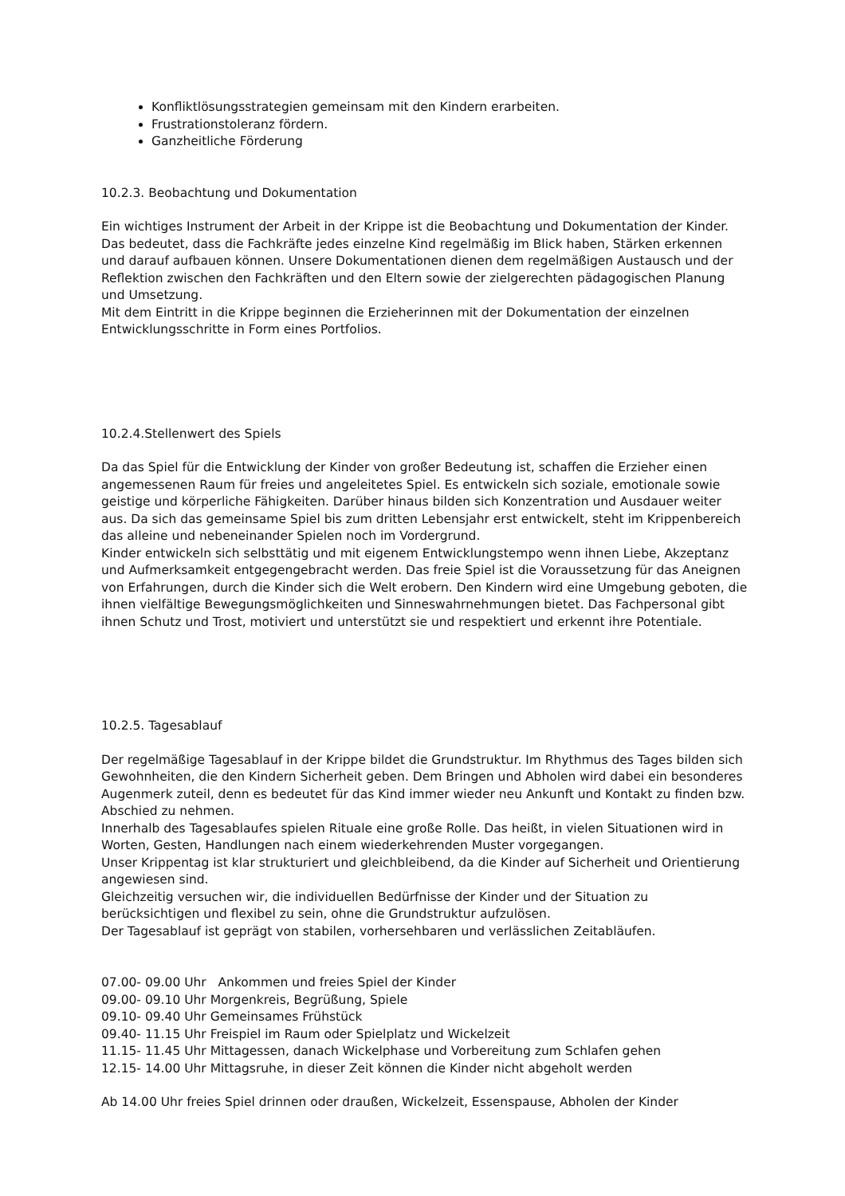Konfliktlösungsstrategien gemeinsam mit den Kindern erarbeiten.
Frustrationstoleranz fördern.
Ganzheitliche Förderung
10.2.3. Beobachtung und Dokumentation
Ein wichtiges Instrument der Arbeit in der Krippe ist die Beobachtung und Dokumentation der Kinder. Das bedeutet, dass die Fachkräfte jedes einzelne Kind regelmäßig im Blick haben, Stärken erkennen und darauf aufbauen können. Unsere Dokumentationen dienen dem regelmäßigen Austausch und der Reflektion zwischen den Fachkräften und den Eltern sowie der zielgerechten pädagogischen Planung und Umsetzung.
Mit dem Eintritt in die Krippe beginnen die Erzieherinnen mit der Dokumentation der einzelnen Entwicklungsschritte in Form eines Portfolios.
10.2.4.Stellenwert des Spiels
Da das Spiel für die Entwicklung der Kinder von großer Bedeutung ist, schaffen die Erzieher einen angemessenen Raum für freies und angeleitetes Spiel. Es entwickeln sich soziale, emotionale sowie geistige und körperliche Fähigkeiten. Darüber hinaus bilden sich Konzentration und Ausdauer weiter aus. Da sich das gemeinsame Spiel bis zum dritten Lebensjahr erst entwickelt, steht im Krippenbereich das alleine und nebeneinander Spielen noch im Vordergrund.
Kinder entwickeln sich selbsttätig und mit eigenem Entwicklungstempo wenn ihnen Liebe, Akzeptanz und Aufmerksamkeit entgegengebracht werden. Das freie Spiel ist die Voraussetzung für das Aneignen von Erfahrungen, durch die Kinder sich die Welt erobern. Den Kindern wird eine Umgebung geboten, die ihnen vielfältige Bewegungsmöglichkeiten und Sinneswahrnehmungen bietet. Das Fachpersonal gibt ihnen Schutz und Trost, motiviert und unterstützt sie und respektiert und erkennt ihre Potentiale.
10.2.5. Tagesablauf
Der regelmäßige Tagesablauf in der Krippe bildet die Grundstruktur. Im Rhythmus des Tages bilden sich Gewohnheiten, die den Kindern Sicherheit geben. Dem Bringen und Abholen wird dabei ein besonderes Augenmerk zuteil, denn es bedeutet für das Kind immer wieder neu Ankunft und Kontakt zu finden bzw. Abschied zu nehmen.
Innerhalb des Tagesablaufes spielen Rituale eine große Rolle. Das heißt, in vielen Situationen wird in Worten, Gesten, Handlungen nach einem wiederkehrenden Muster vorgegangen.
Unser Krippentag ist klar strukturiert und gleichbleibend, da die Kinder auf Sicherheit und Orientierung angewiesen sind.
Gleichzeitig versuchen wir, die individuellen Bedürfnisse der Kinder und der Situation zu berücksichtigen und flexibel zu sein, ohne die Grundstruktur aufzulösen.
Der Tagesablauf ist geprägt von stabilen, vorhersehbaren und verlässlichen Zeitabläufen.
07.00- 09.00 Uhr Ankommen und freies Spiel der Kinder
09.00- 09.10 Uhr Morgenkreis, Begrüßung, Spiele
09.10- 09.40 Uhr Gemeinsames Frühstück
09.40- 11.15 Uhr Freispiel im Raum oder Spielplatz und Wickelzeit
11.15- 11.45 Uhr Mittagessen, danach Wickelphase und Vorbereitung zum Schlafen gehen
12.15- 14.00 Uhr Mittagsruhe, in dieser Zeit können die Kinder nicht abgeholt werden
Ab 14.00 Uhr freies Spiel drinnen oder draußen, Wickelzeit, Essenspause, Abholen der Kinder